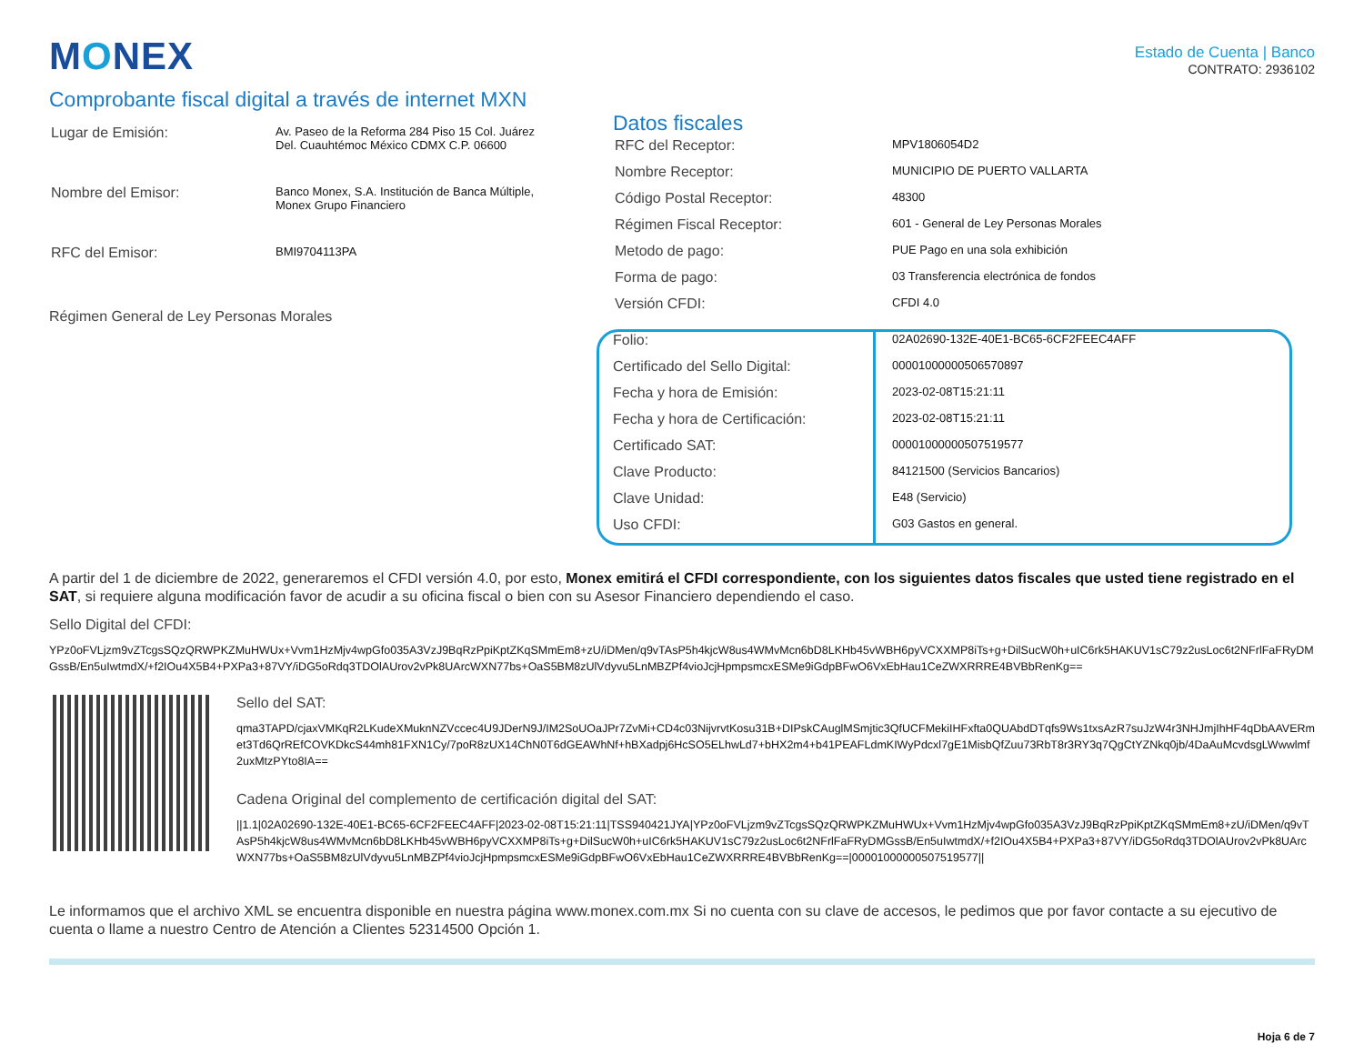MONEX
Estado de Cuenta | Banco
CONTRATO: 2936102
Comprobante fiscal digital a través de internet MXN
| Lugar de Emisión: | Av. Paseo de la Reforma 284 Piso 15 Col. Juárez Del. Cuauhtémoc México CDMX C.P. 06600 |
| Nombre del Emisor: | Banco Monex, S.A. Institución de Banca Múltiple, Monex Grupo Financiero |
| RFC del Emisor: | BMI9704113PA |
Régimen General de Ley Personas Morales
Datos fiscales
| RFC del Receptor: | MPV1806054D2 |
| Nombre Receptor: | MUNICIPIO DE PUERTO VALLARTA |
| Código Postal Receptor: | 48300 |
| Régimen Fiscal Receptor: | 601 - General de Ley Personas Morales |
| Metodo de pago: | PUE Pago en una sola exhibición |
| Forma de pago: | 03 Transferencia electrónica de fondos |
| Versión CFDI: | CFDI 4.0 |
| Folio: | 02A02690-132E-40E1-BC65-6CF2FEEC4AFF |
| Certificado del Sello Digital: | 00001000000506570897 |
| Fecha y hora de Emisión: | 2023-02-08T15:21:11 |
| Fecha y hora de Certificación: | 2023-02-08T15:21:11 |
| Certificado SAT: | 00001000000507519577 |
| Clave Producto: | 84121500 (Servicios Bancarios) |
| Clave Unidad: | E48 (Servicio) |
| Uso CFDI: | G03 Gastos en general. |
A partir del 1 de diciembre de 2022, generaremos el CFDI versión 4.0, por esto, Monex emitirá el CFDI correspondiente, con los siguientes datos fiscales que usted tiene registrado en el SAT, si requiere alguna modificación favor de acudir a su oficina fiscal o bien con su Asesor Financiero dependiendo el caso.
Sello Digital del CFDI:
YPz0oFVLjzm9vZTcgsSQzQRWPKZMuHWUx+Vvm1HzMjv4wpGfo035A3VzJ9BqRzPpiKptZKqSMmEm8+zU/iDMen/q9vTAsP5h4kjcW8us4WMvMcn6bD8LKHb45vWBH6pyVCXXMP8iTs+g+DilSucW0h+uIC6rk5HAKUV1sC79z2usLoc6t2NFrlFaFRyDMGssB/En5uIwtmdX/+f2IOu4X5B4+PXPa3+87VY/iDG5oRdq3TDOlAUrov2vPk8UArcWXN77bs+OaS5BM8zUlVdyvu5LnMBZPf4vioJcjHpmpsmcxESMe9iGdpBFwO6VxEbHau1CeZWXRRRE4BVBbRenKg==
Sello del SAT:
qma3TAPD/cjaxVMKqR2LKudeXMuknNZVccec4U9JDerN9J/IM2SoUOaJPr7ZvMi+CD4c03NijvrvtKosu31B+DIPskCAuglMSmjtic3QfUCFMekiIHFxfta0QUAbdDTqfs9Ws1txsAzR7suJzW4r3NHJmjIhHF4qDbAAVERmet3Td6QrREfCOVKDkcS44mh81FXN1Cy/7poR8zUX14ChN0T6dGEAWhNf+hBXadpj6HcSO5ELhwLd7+bHX2m4+b41PEAFLdmKIWyPdcxl7gE1MisbQfZuu73RbT8r3RY3q7QgCtYZNkq0jb/4DaAuMcvdsgLWwwlmf2uxMtzPYto8IA==
Cadena Original del complemento de certificación digital del SAT:
||1.1|02A02690-132E-40E1-BC65-6CF2FEEC4AFF|2023-02-08T15:21:11|TSS940421JYA|YPz0oFVLjzm9vZTcgsSQzQRWPKZMuHWUx+Vvm1HzMjv4wpGfo035A3VzJ9BqRzPpiKptZKqSMmEm8+zU/iDMen/q9vTAsP5h4kjcW8us4WMvMcn6bD8LKHb45vWBH6pyVCXXMP8iTs+g+DilSucW0h+uIC6rk5HAKUV1sC79z2usLoc6t2NFrlFaFRyDMGssB/En5uIwtmdX/+f2IOu4X5B4+PXPa3+87VY/iDG5oRdq3TDOlAUrov2vPk8UArcWXN77bs+OaS5BM8zUlVdyvu5LnMBZPf4vioJcjHpmpsmcxESMe9iGdpBFwO6VxEbHau1CeZWXRRRE4BVBbRenKg==|00001000000507519577||
Le informamos que el archivo XML se encuentra disponible en nuestra página www.monex.com.mx Si no cuenta con su clave de accesos, le pedimos que por favor contacte a su ejecutivo de cuenta o llame a nuestro Centro de Atención a Clientes 52314500 Opción 1.
Hoja 6 de 7